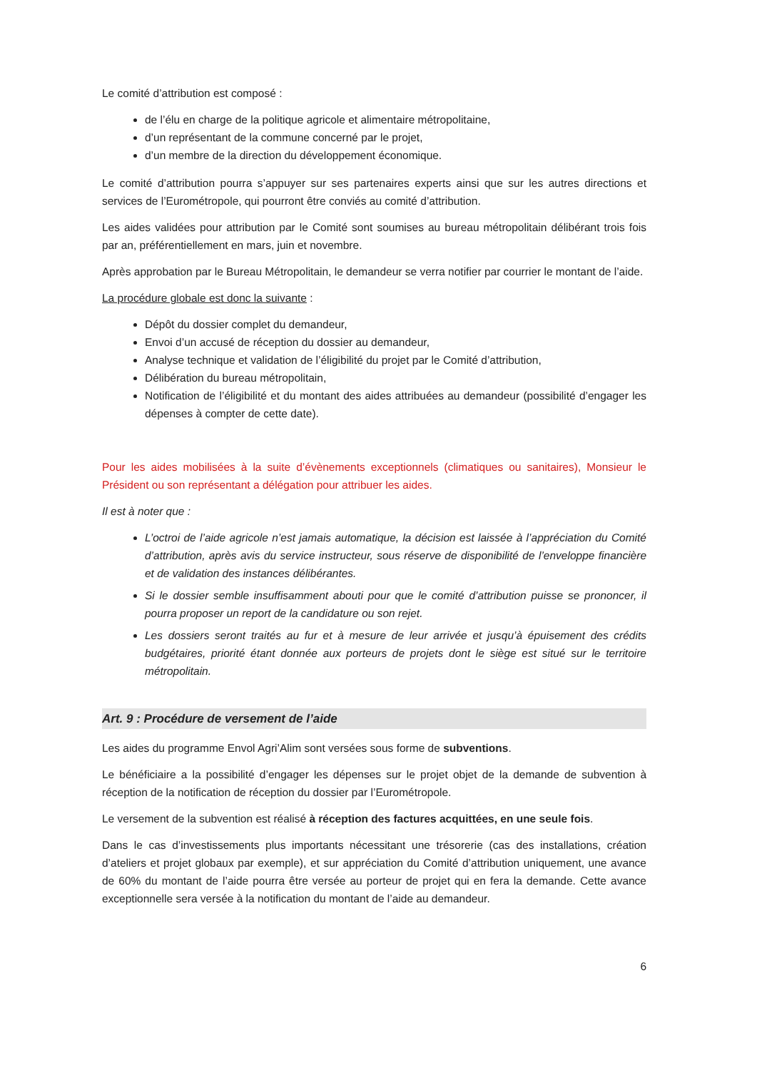Le comité d’attribution est composé :
de l’élu en charge de la politique agricole et alimentaire métropolitaine,
d’un représentant de la commune concerné par le projet,
d’un membre de la direction du développement économique.
Le comité d’attribution pourra s’appuyer sur ses partenaires experts ainsi que sur les autres directions et services de l’Eurométropole, qui pourront être conviés au comité d’attribution.
Les aides validées pour attribution par le Comité sont soumises au bureau métropolitain délibérant trois fois par an, préférentiellement en mars, juin et novembre.
Après approbation par le Bureau Métropolitain, le demandeur se verra notifier par courrier le montant de l’aide.
La procédure globale est donc la suivante :
Dépôt du dossier complet du demandeur,
Envoi d’un accusé de réception du dossier au demandeur,
Analyse technique et validation de l’éligibilité du projet par le Comité d’attribution,
Délibération du bureau métropolitain,
Notification de l’éligibilité et du montant des aides attribuées au demandeur (possibilité d’engager les dépenses à compter de cette date).
Pour les aides mobilisées à la suite d’évènements exceptionnels (climatiques ou sanitaires), Monsieur le Président ou son représentant a délégation pour attribuer les aides.
Il est à noter que :
L’octroi de l’aide agricole n’est jamais automatique, la décision est laissée à l’appréciation du Comité d’attribution, après avis du service instructeur, sous réserve de disponibilité de l’enveloppe financière et de validation des instances délibérantes.
Si le dossier semble insuffisamment abouti pour que le comité d’attribution puisse se prononcer, il pourra proposer un report de la candidature ou son rejet.
Les dossiers seront traités au fur et à mesure de leur arrivée et jusqu’à épuisement des crédits budgétaires, priorité étant donnée aux porteurs de projets dont le siège est situé sur le territoire métropolitain.
Art. 9 : Procédure de versement de l’aide
Les aides du programme Envol Agri’Alim sont versées sous forme de subventions.
Le bénéficiaire a la possibilité d’engager les dépenses sur le projet objet de la demande de subvention à réception de la notification de réception du dossier par l’Eurométropole.
Le versement de la subvention est réalisé à réception des factures acquittées, en une seule fois.
Dans le cas d’investissements plus importants nécessitant une trésorerie (cas des installations, création d’ateliers et projet globaux par exemple), et sur appréciation du Comité d’attribution uniquement, une avance de 60% du montant de l’aide pourra être versée au porteur de projet qui en fera la demande. Cette avance exceptionnelle sera versée à la notification du montant de l’aide au demandeur.
6